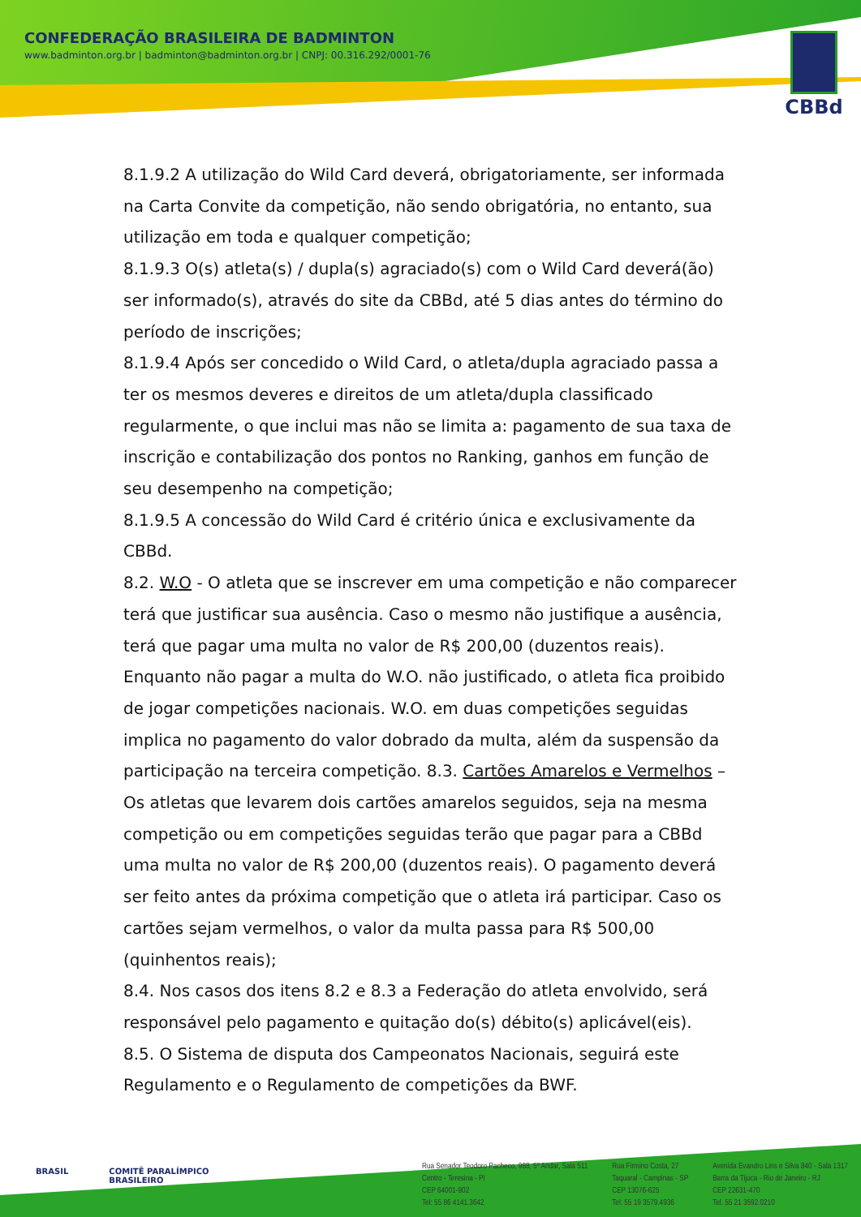CONFEDERAÇÃO BRASILEIRA DE BADMINTON
www.badminton.org.br | badminton@badminton.org.br | CNPJ: 00.316.292/0001-76
CBBd
8.1.9.2 A utilização do Wild Card deverá, obrigatoriamente, ser informada na Carta Convite da competição, não sendo obrigatória, no entanto, sua utilização em toda e qualquer competição;
8.1.9.3 O(s) atleta(s) / dupla(s) agraciado(s) com o Wild Card deverá(ão) ser informado(s), através do site da CBBd, até 5 dias antes do término do período de inscrições;
8.1.9.4 Após ser concedido o Wild Card, o atleta/dupla agraciado passa a ter os mesmos deveres e direitos de um atleta/dupla classificado regularmente, o que inclui mas não se limita a: pagamento de sua taxa de inscrição e contabilização dos pontos no Ranking, ganhos em função de seu desempenho na competição;
8.1.9.5 A concessão do Wild Card é critério única e exclusivamente da CBBd.
8.2. W.O - O atleta que se inscrever em uma competição e não comparecer terá que justificar sua ausência. Caso o mesmo não justifique a ausência, terá que pagar uma multa no valor de R$ 200,00 (duzentos reais). Enquanto não pagar a multa do W.O. não justificado, o atleta fica proibido de jogar competições nacionais. W.O. em duas competições seguidas implica no pagamento do valor dobrado da multa, além da suspensão da participação na terceira competição. 8.3. Cartões Amarelos e Vermelhos – Os atletas que levarem dois cartões amarelos seguidos, seja na mesma competição ou em competições seguidas terão que pagar para a CBBd uma multa no valor de R$ 200,00 (duzentos reais). O pagamento deverá ser feito antes da próxima competição que o atleta irá participar. Caso os cartões sejam vermelhos, o valor da multa passa para R$ 500,00 (quinhentos reais);
8.4. Nos casos dos itens 8.2 e 8.3 a Federação do atleta envolvido, será responsável pelo pagamento e quitação do(s) débito(s) aplicável(eis).
8.5. O Sistema de disputa dos Campeonatos Nacionais, seguirá este Regulamento e o Regulamento de competições da BWF.
BRASIL COMITÊ PARALÍMPICO
BRASILEIRO
Rua Senador Teodoro Pacheco, 988, 5º Andar, Sala 511
Centro - Teresina - PI
CEP 64001-902
Tel: 55 86 4141.3642
Rua Firmino Costa, 27
Taquaral - Campinas - SP
CEP 13076-625
Tel: 55 19 3579.4936
Avenida Evandro Lins e Silva 840 - Sala 1317
Barra da Tijuca - Rio de Janeiro - RJ
CEP 22631-470
Tel. 55 21 3592.0210